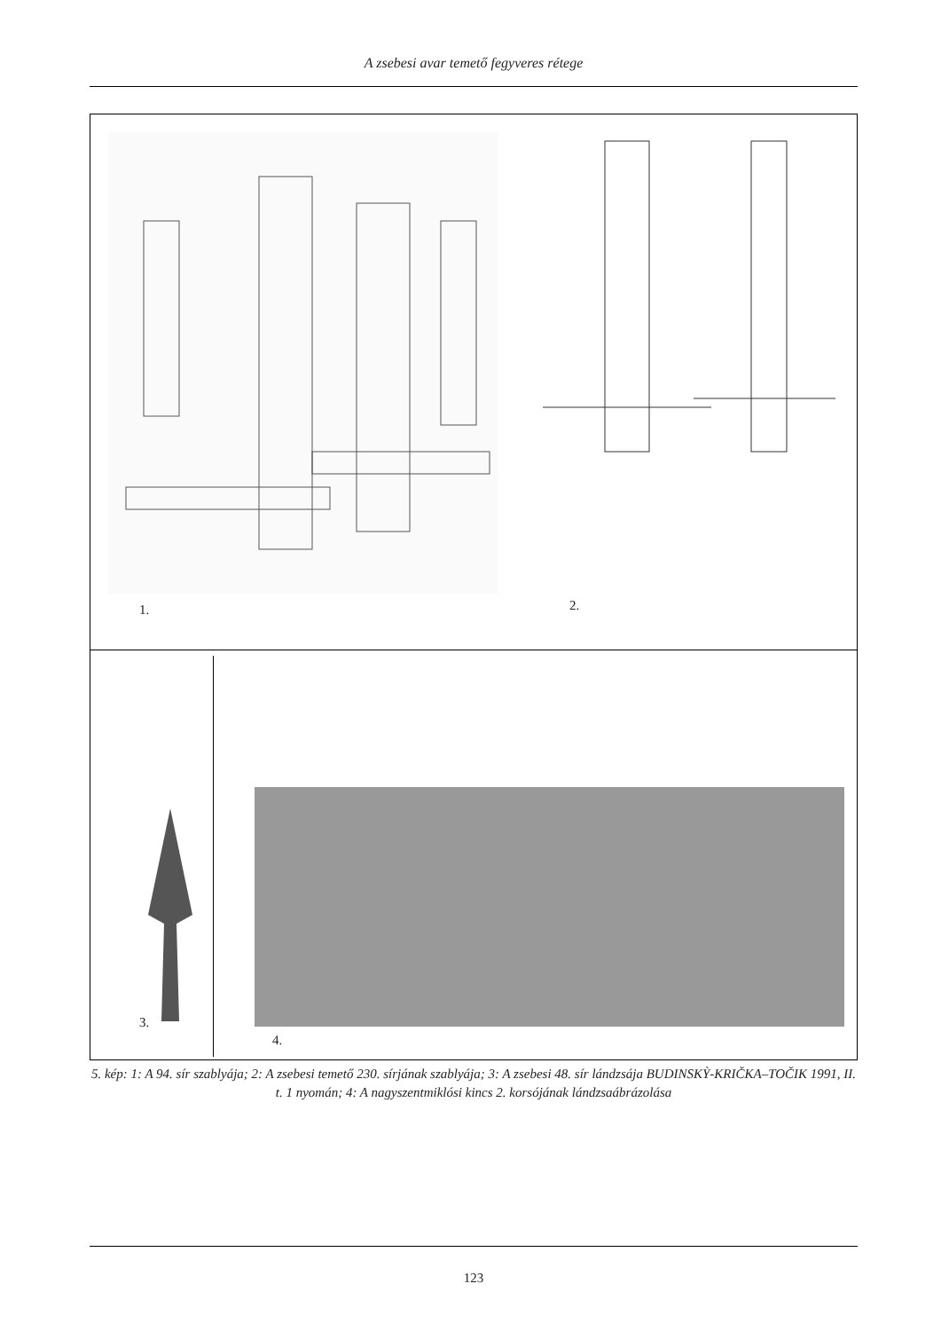A zsebesi avar temető fegyveres rétege
1. 2.
3.
4.
5. kép: 1: A 94. sír szablyája; 2: A zsebesi temető 230. sírjának szablyája; 3: A zsebesi 48. sír lándzsája BUDINSKỲ-KRIČKA–TOČIK 1991, II. t. 1 nyomán; 4: A nagyszentmiklósi kincs 2. korsójának lándzsaábrázolása
123